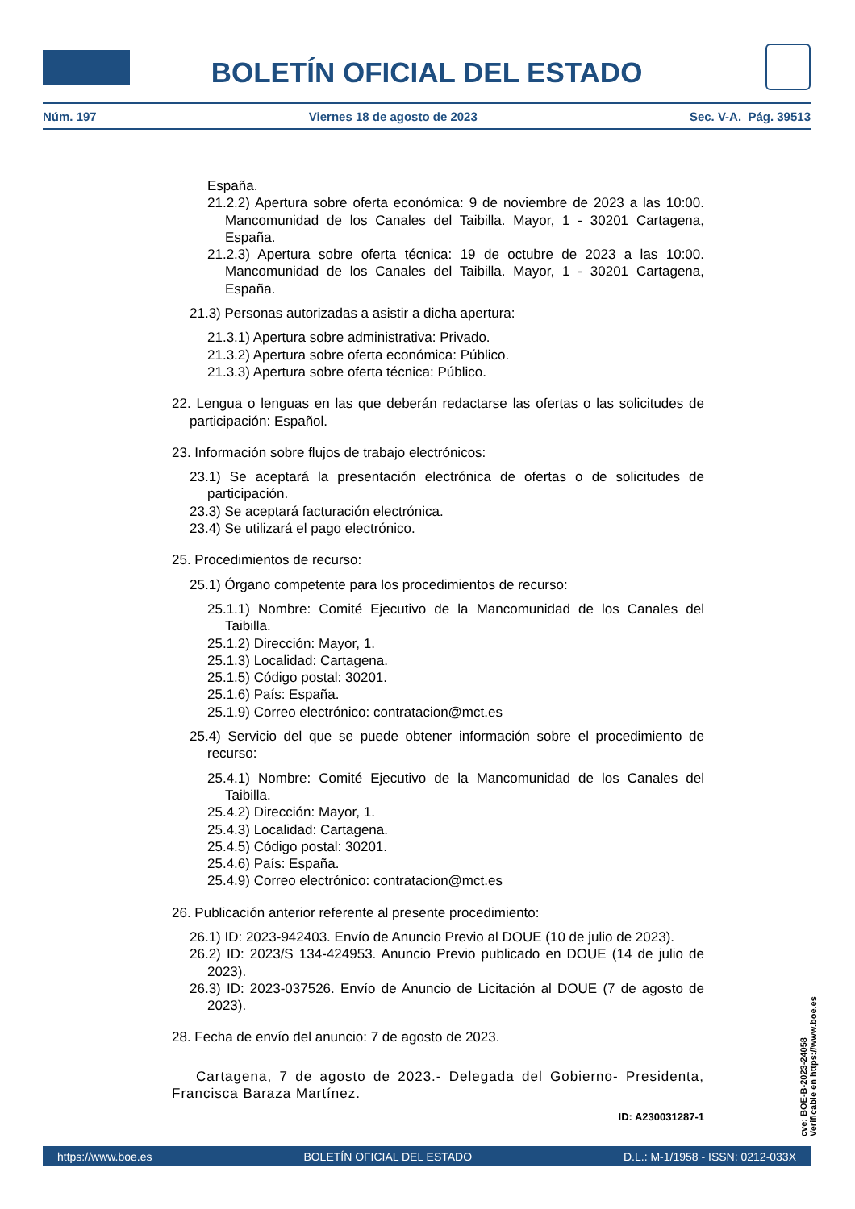BOLETÍN OFICIAL DEL ESTADO
Núm. 197 Viernes 18 de agosto de 2023 Sec. V-A. Pág. 39513
España.
21.2.2) Apertura sobre oferta económica: 9 de noviembre de 2023 a las 10:00. Mancomunidad de los Canales del Taibilla. Mayor, 1 - 30201 Cartagena, España.
21.2.3) Apertura sobre oferta técnica: 19 de octubre de 2023 a las 10:00. Mancomunidad de los Canales del Taibilla. Mayor, 1 - 30201 Cartagena, España.
21.3) Personas autorizadas a asistir a dicha apertura:
21.3.1) Apertura sobre administrativa: Privado.
21.3.2) Apertura sobre oferta económica: Público.
21.3.3) Apertura sobre oferta técnica: Público.
22. Lengua o lenguas en las que deberán redactarse las ofertas o las solicitudes de participación: Español.
23. Información sobre flujos de trabajo electrónicos:
23.1) Se aceptará la presentación electrónica de ofertas o de solicitudes de participación.
23.3) Se aceptará facturación electrónica.
23.4) Se utilizará el pago electrónico.
25. Procedimientos de recurso:
25.1) Órgano competente para los procedimientos de recurso:
25.1.1) Nombre: Comité Ejecutivo de la Mancomunidad de los Canales del Taibilla.
25.1.2) Dirección: Mayor, 1.
25.1.3) Localidad: Cartagena.
25.1.5) Código postal: 30201.
25.1.6) País: España.
25.1.9) Correo electrónico: contratacion@mct.es
25.4) Servicio del que se puede obtener información sobre el procedimiento de recurso:
25.4.1) Nombre: Comité Ejecutivo de la Mancomunidad de los Canales del Taibilla.
25.4.2) Dirección: Mayor, 1.
25.4.3) Localidad: Cartagena.
25.4.5) Código postal: 30201.
25.4.6) País: España.
25.4.9) Correo electrónico: contratacion@mct.es
26. Publicación anterior referente al presente procedimiento:
26.1) ID: 2023-942403. Envío de Anuncio Previo al DOUE (10 de julio de 2023).
26.2) ID: 2023/S 134-424953. Anuncio Previo publicado en DOUE (14 de julio de 2023).
26.3) ID: 2023-037526. Envío de Anuncio de Licitación al DOUE (7 de agosto de 2023).
28. Fecha de envío del anuncio: 7 de agosto de 2023.
Cartagena, 7 de agosto de 2023.- Delegada del Gobierno- Presidenta, Francisca Baraza Martínez.
ID: A230031287-1
cve: BOE-B-2023-24058
Verificable en https://www.boe.es
https://www.boe.es BOLETÍN OFICIAL DEL ESTADO D.L.: M-1/1958 - ISSN: 0212-033X